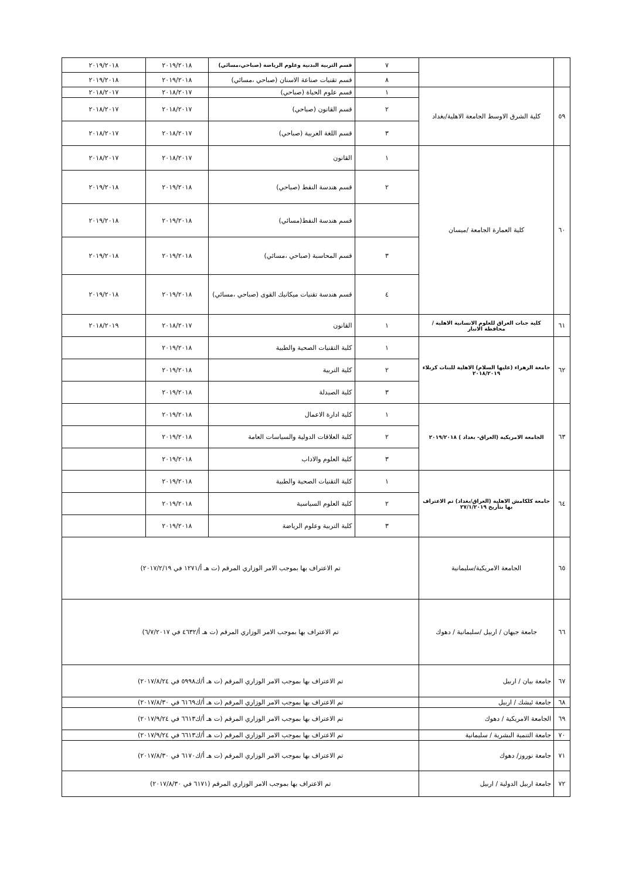| | | ٧ | قسم التربية البدنية وعلوم الرياضة (صباحي،مسائي) | ٢٠١٩/٢٠١٨ | ٢٠١٩/٢٠١٨ |
| | | ٨ | قسم تقنيات صناعة الاسنان (صباحي ،مسائي) | ٢٠١٩/٢٠١٨ | ٢٠١٩/٢٠١٨ |
| ٥٩ | كلية الشرق الاوسط الجامعة الاهلية/بغداد | ١ | قسم علوم الحياة (صباحي) | ٢٠١٨/٢٠١٧ | ٢٠١٨/٢٠١٧ |
| | | ٢ | قسم القانون (صباحي) | ٢٠١٨/٢٠١٧ | ٢٠١٨/٢٠١٧ |
| | | ٣ | قسم اللغة العربية (صباحي) | ٢٠١٨/٢٠١٧ | ٢٠١٨/٢٠١٧ |
| ٦٠ | كلية العمارة الجامعة /ميسان | ١ | القانون | ٢٠١٨/٢٠١٧ | ٢٠١٨/٢٠١٧ |
| | | ٢ | قسم هندسة النفط (صباحي) | ٢٠١٩/٢٠١٨ | ٢٠١٩/٢٠١٨ |
| | | | قسم هندسة النفط(مسائي) | ٢٠١٩/٢٠١٨ | ٢٠١٩/٢٠١٨ |
| | | ٣ | قسم المحاسبة (صباحي ،مسائي) | ٢٠١٩/٢٠١٨ | ٢٠١٩/٢٠١٨ |
| | | ٤ | قسم هندسة تقنيات ميكانيك القوى (صباحي ،مسائي) | ٢٠١٩/٢٠١٨ | ٢٠١٩/٢٠١٨ |
| ٦١ | كلية جنات العراق للعلوم الانسانية الاهلية / محافظة الانبار | ١ | القانون | ٢٠١٨/٢٠١٧ | ٢٠١٨/٢٠١٩ |
| ٦٢ | جامعة الزهراء (عليها السلام) الاهلية للبنات كربلاء ٢٠١٨/٢٠١٩ | ١ | كلية التقنيات الصحية والطبية | ٢٠١٩/٢٠١٨ | |
| | | ٢ | كلية التربية | ٢٠١٩/٢٠١٨ | |
| | | ٣ | كلية الصيدلة | ٢٠١٩/٢٠١٨ | |
| ٦٣ | الجامعة الامريكية (العراق- بغداد ) ٢٠١٩/٢٠١٨ | ١ | كلية ادارة الاعمال | ٢٠١٩/٢٠١٨ | |
| | | ٢ | كلية العلاقات الدولية والسياسات العامة | ٢٠١٩/٢٠١٨ | |
| | | ٣ | كلية العلوم والاداب | ٢٠١٩/٢٠١٨ | |
| ٦٤ | جامعة كلكامش الاهلية (العراق/بغداد) تم الاعتراف بها بتأريخ ٢٧/١/٢٠١٩ | ١ | كلية التقنيات الصحية والطبية | ٢٠١٩/٢٠١٨ | |
| | | ٢ | كلية العلوم السياسية | ٢٠١٩/٢٠١٨ | |
| | | ٣ | كلية التربية وعلوم الرياضة | ٢٠١٩/٢٠١٨ | |
| ٦٥ | الجامعة الامريكية/سليمانية | تم الاعتراف بها بموجب الامر الوزاري المرقم (ت هـ أ/١٢٧١ في ٢٠١٧/٢/١٩) | | | |
| ٦٦ | جامعة جيهان / اربيل /سليمانية / دهوك | تم الاعتراف بها بموجب الامر الوزاري المرقم (ت هـ أ/٤٦٣٢ في ٦/٧/٢٠١٧) | | | |
| ٦٧ | جامعة بيان / اربيل | تم الاعتراف بها بموجب الامر الوزاري المرقم (ت هـ أ/ك٥٩٩٨ في ٢٠١٧/٨/٢٤) | | | |
| ٦٨ | جامعة ئيشك / اربيل | تم الاعتراف بها بموجب الامر الوزاري المرقم (ت هـ أ/ك٦١٦٩ في ٢٠١٧/٨/٣٠) | | | |
| ٦٩ | الجامعة الامريكية / دهوك | تم الاعتراف بها بموجب الامر الوزاري المرقم (ت هـ أ/ك٦٦١٣ في ٢٠١٧/٩/٢٤) | | | |
| ٧٠ | جامعة التنمية البشرية / سليمانية | تم الاعتراف بها بموجب الامر الوزاري المرقم (ت هـ أ/ك٦٦١٣ في ٢٠١٧/٩/٢٤) | | | |
| ٧١ | جامعة نوروز/ دهوك | تم الاعتراف بها بموجب الامر الوزاري المرقم (ت هـ أ/ك٦١٧٠ في ٢٠١٧/٨/٣٠) | | | |
| ٧٢ | جامعة اربيل الدولية / اربيل | تم الاعتراف بها بموجب الامر الوزاري المرقم (٦١٧١ في ٢٠١٧/٨/٣٠) | | | |